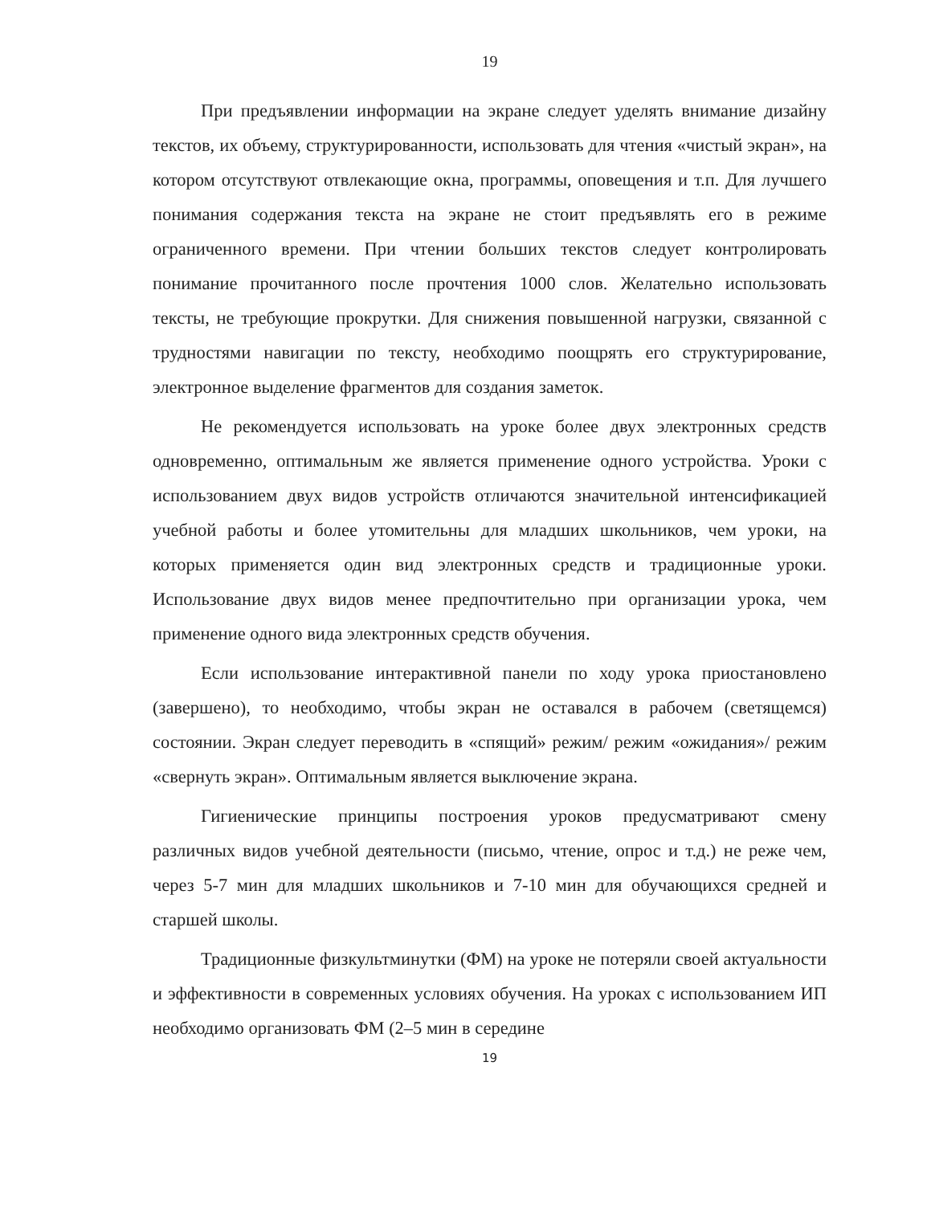19
При предъявлении информации на экране следует уделять внимание дизайну текстов, их объему, структурированности, использовать для чтения «чистый экран», на котором отсутствуют отвлекающие окна, программы, оповещения и т.п. Для лучшего понимания содержания текста на экране не стоит предъявлять его в режиме ограниченного времени. При чтении больших текстов следует контролировать понимание прочитанного после прочтения 1000 слов. Желательно использовать тексты, не требующие прокрутки. Для снижения повышенной нагрузки, связанной с трудностями навигации по тексту, необходимо поощрять его структурирование, электронное выделение фрагментов для создания заметок.
Не рекомендуется использовать на уроке более двух электронных средств одновременно, оптимальным же является применение одного устройства. Уроки с использованием двух видов устройств отличаются значительной интенсификацией учебной работы и более утомительны для младших школьников, чем уроки, на которых применяется один вид электронных средств и традиционные уроки. Использование двух видов менее предпочтительно при организации урока, чем применение одного вида электронных средств обучения.
Если использование интерактивной панели по ходу урока приостановлено (завершено), то необходимо, чтобы экран не оставался в рабочем (светящемся) состоянии. Экран следует переводить в «спящий» режим/ режим «ожидания»/ режим «свернуть экран». Оптимальным является выключение экрана.
Гигиенические принципы построения уроков предусматривают смену различных видов учебной деятельности (письмо, чтение, опрос и т.д.) не реже чем, через 5-7 мин для младших школьников и 7-10 мин для обучающихся средней и старшей школы.
Традиционные физкультминутки (ФМ) на уроке не потеряли своей актуальности и эффективности в современных условиях обучения. На уроках с использованием ИП необходимо организовать ФМ (2–5 мин в середине
19